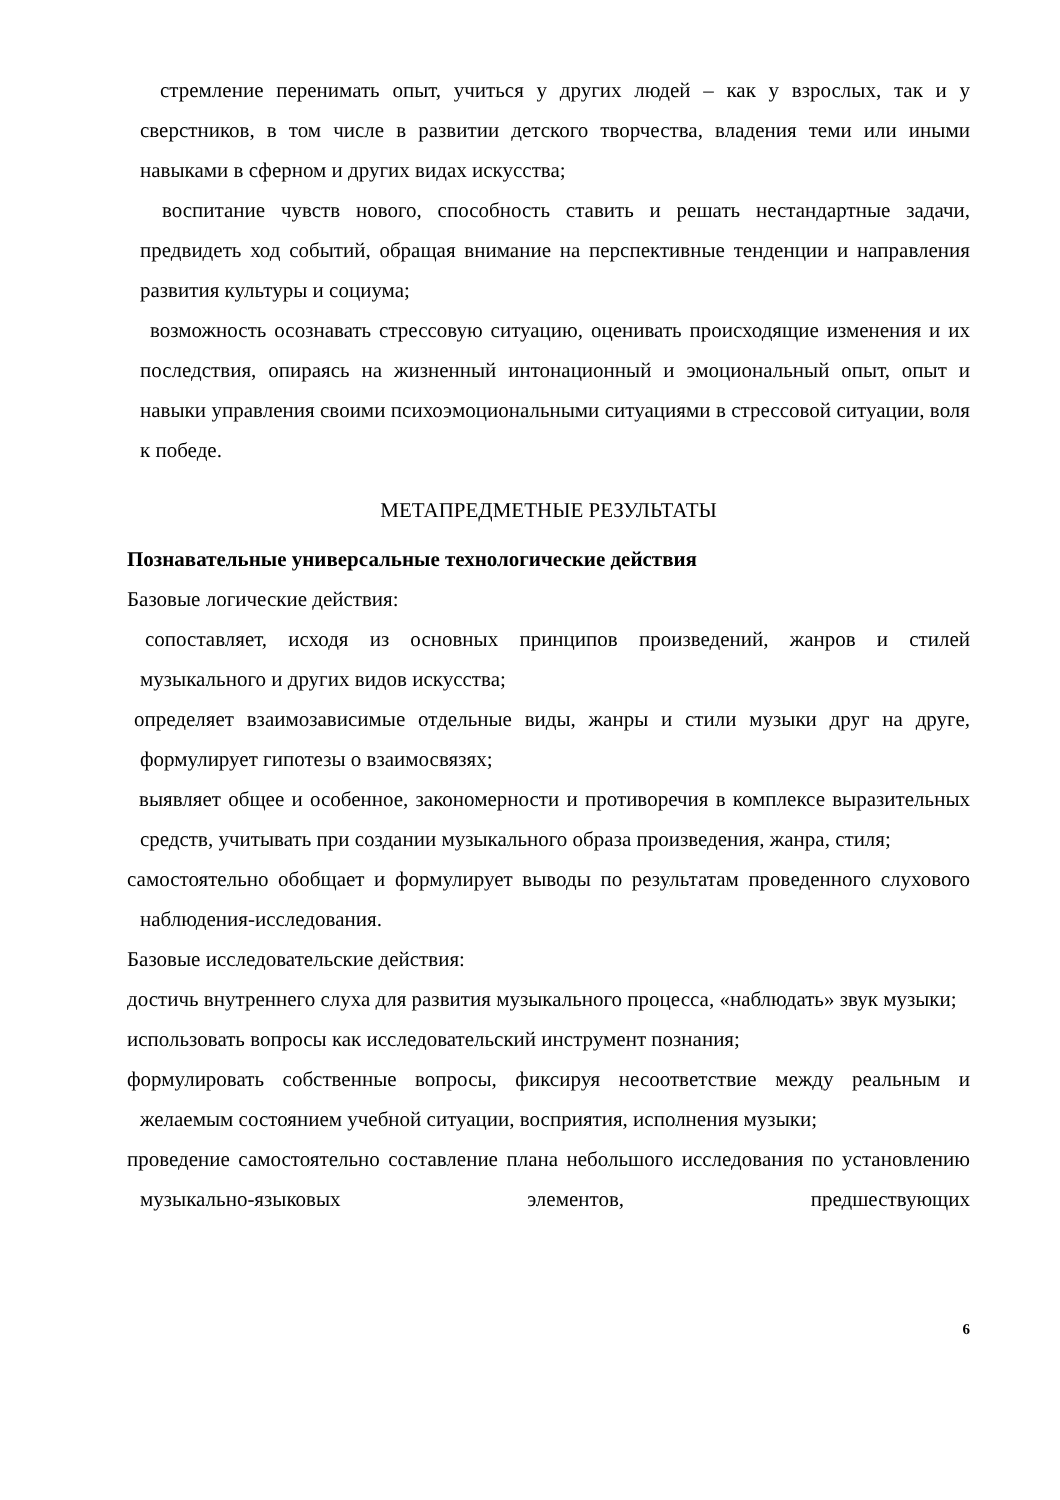стремление перенимать опыт, учиться у других людей – как у взрослых, так и у сверстников, в том числе в развитии детского творчества, владения теми или иными навыками в сферном и других видах искусства;
воспитание чувств нового, способность ставить и решать нестандартные задачи, предвидеть ход событий, обращая внимание на перспективные тенденции и направления развития культуры и социума;
возможность осознавать стрессовую ситуацию, оценивать происходящие изменения и их последствия, опираясь на жизненный интонационный и эмоциональный опыт, опыт и навыки управления своими психоэмоциональными ситуациями в стрессовой ситуации, воля к победе.
МЕТАПРЕДМЕТНЫЕ РЕЗУЛЬТАТЫ
Познавательные универсальные технологические действия
Базовые логические действия:
сопоставляет, исходя из основных принципов произведений, жанров и стилей музыкального и других видов искусства;
определяет взаимозависимые отдельные виды, жанры и стили музыки друг на друге, формулирует гипотезы о взаимосвязях;
выявляет общее и особенное, закономерности и противоречия в комплексе выразительных средств, учитывать при создании музыкального образа произведения, жанра, стиля;
самостоятельно обобщает и формулирует выводы по результатам проведенного слухового наблюдения-исследования.
Базовые исследовательские действия:
достичь внутреннего слуха для развития музыкального процесса, «наблюдать» звук музыки;
использовать вопросы как исследовательский инструмент познания;
формулировать собственные вопросы, фиксируя несоответствие между реальным и желаемым состоянием учебной ситуации, восприятия, исполнения музыки;
проведение самостоятельно составление плана небольшого исследования по установлению музыкально-языковых элементов, предшествующих
6